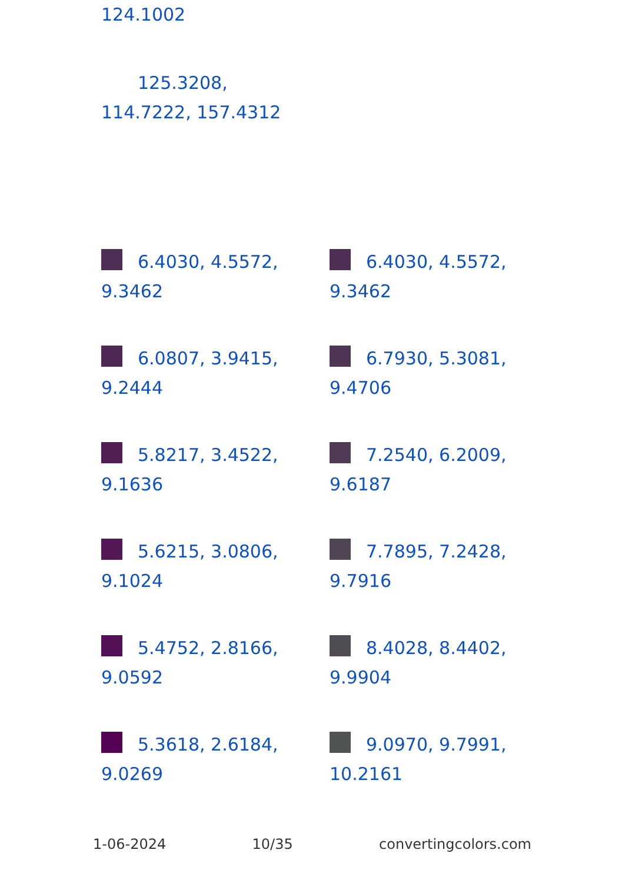124.1002
125.3208,
114.7222, 157.4312
6.4030, 4.5572, 9.3462
6.4030, 4.5572, 9.3462
6.0807, 3.9415, 9.2444
6.7930, 5.3081, 9.4706
5.8217, 3.4522, 9.1636
7.2540, 6.2009, 9.6187
5.6215, 3.0806, 9.1024
7.7895, 7.2428, 9.7916
5.4752, 2.8166, 9.0592
8.4028, 8.4402, 9.9904
5.3618, 2.6184, 9.0269
9.0970, 9.7991, 10.2161
1-06-2024 10/35 convertingcolors.com